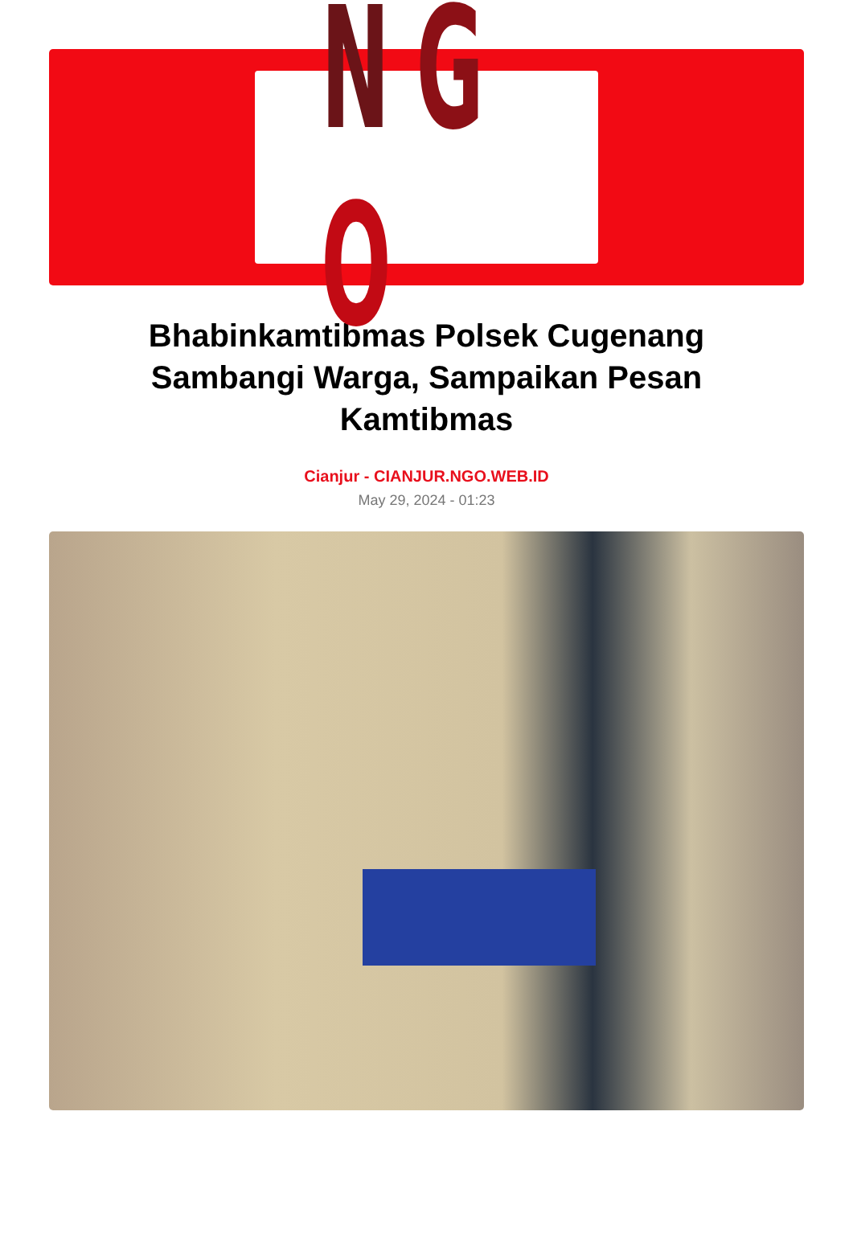NGO
Bhabinkamtibmas Polsek Cugenang Sambangi Warga, Sampaikan Pesan Kamtibmas
Cianjur - CIANJUR.NGO.WEB.ID
May 29, 2024 - 01:23